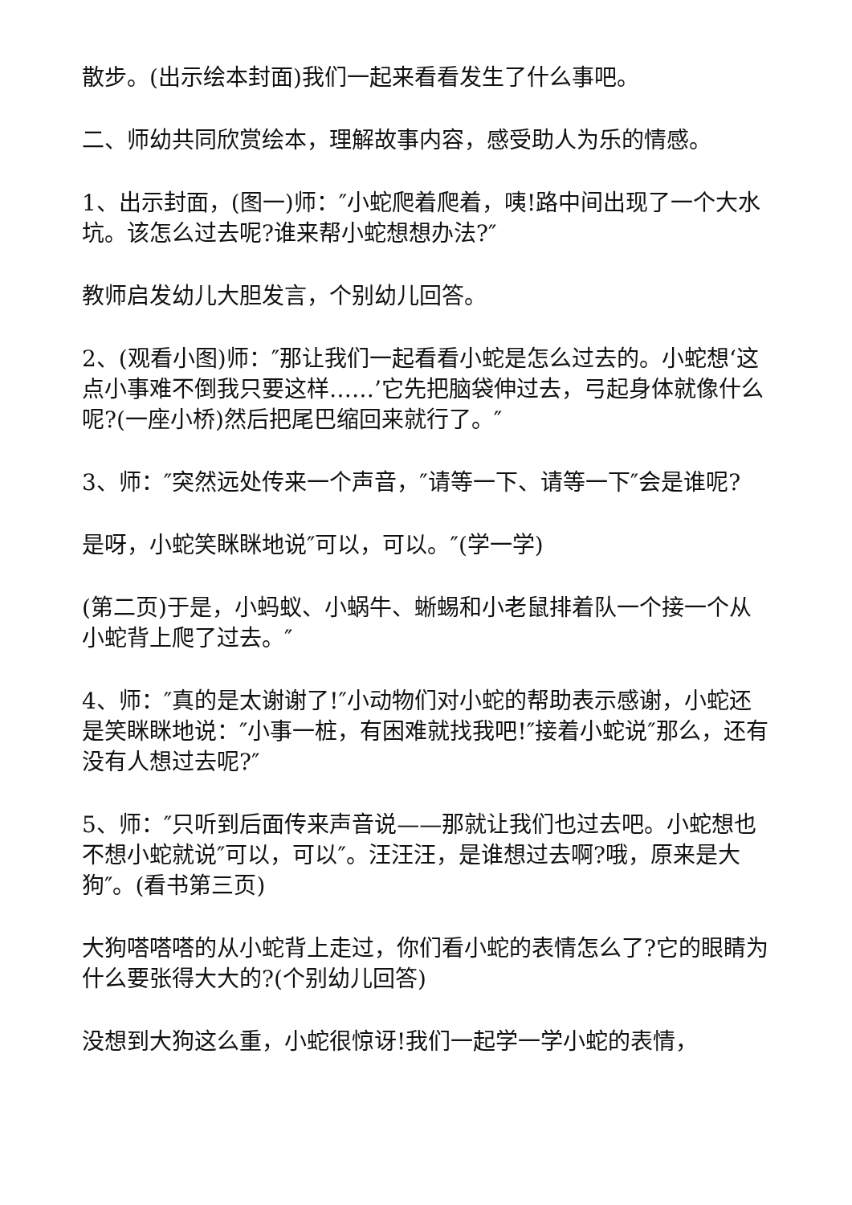散步。(出示绘本封面)我们一起来看看发生了什么事吧。
二、师幼共同欣赏绘本，理解故事内容，感受助人为乐的情感。
1、出示封面，(图一)师：″小蛇爬着爬着，咦!路中间出现了一个大水坑。该怎么过去呢?谁来帮小蛇想想办法?″
教师启发幼儿大胆发言，个别幼儿回答。
2、(观看小图)师：″那让我们一起看看小蛇是怎么过去的。小蛇想‘这点小事难不倒我只要这样……’它先把脑袋伸过去，弓起身体就像什么呢?(一座小桥)然后把尾巴缩回来就行了。″
3、师：″突然远处传来一个声音，″请等一下、请等一下″会是谁呢?
是呀，小蛇笑眯眯地说″可以，可以。″(学一学)
(第二页)于是，小蚂蚁、小蜗牛、蜥蜴和小老鼠排着队一个接一个从小蛇背上爬了过去。″
4、师：″真的是太谢谢了!″小动物们对小蛇的帮助表示感谢，小蛇还是笑眯眯地说：″小事一桩，有困难就找我吧!″接着小蛇说″那么，还有没有人想过去呢?″
5、师：″只听到后面传来声音说——那就让我们也过去吧。小蛇想也不想小蛇就说″可以，可以″。汪汪汪，是谁想过去啊?哦，原来是大狗″。(看书第三页)
大狗嗒嗒嗒的从小蛇背上走过，你们看小蛇的表情怎么了?它的眼睛为什么要张得大大的?(个别幼儿回答)
没想到大狗这么重，小蛇很惊讶!我们一起学一学小蛇的表情，